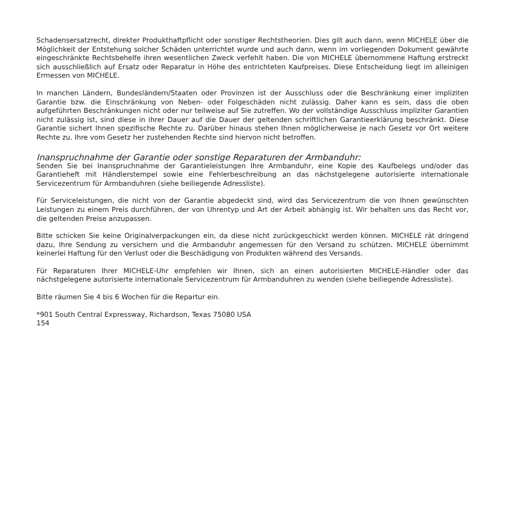Schadensersatzrecht, direkter Produkthaftpflicht oder sonstiger Rechtstheorien. Dies gilt auch dann, wenn MICHELE über die Möglichkeit der Entstehung solcher Schäden unterrichtet wurde und auch dann, wenn im vorliegenden Dokument gewährte eingeschränkte Rechtsbehelfe ihren wesentlichen Zweck verfehlt haben. Die von MICHELE übernommene Haftung erstreckt sich ausschließlich auf Ersatz oder Reparatur in Höhe des entrichteten Kaufpreises. Diese Entscheidung liegt im alleinigen Ermessen von MICHELE.
In manchen Ländern, Bundesländern/Staaten oder Provinzen ist der Ausschluss oder die Beschränkung einer impliziten Garantie bzw. die Einschränkung von Neben- oder Folgeschäden nicht zulässig. Daher kann es sein, dass die oben aufgeführten Beschränkungen nicht oder nur teilweise auf Sie zutreffen. Wo der vollständige Ausschluss impliziter Garantien nicht zulässig ist, sind diese in ihrer Dauer auf die Dauer der geltenden schriftlichen Garantieerklärung beschränkt. Diese Garantie sichert Ihnen spezifische Rechte zu. Darüber hinaus stehen Ihnen möglicherweise je nach Gesetz vor Ort weitere Rechte zu. Ihre vom Gesetz her zustehenden Rechte sind hiervon nicht betroffen.
Inanspruchnahme der Garantie oder sonstige Reparaturen der Armbanduhr:
Senden Sie bei Inanspruchnahme der Garantieleistungen Ihre Armbanduhr, eine Kopie des Kaufbelegs und/oder das Garantieheft mit Händlerstempel sowie eine Fehlerbeschreibung an das nächstgelegene autorisierte internationale Servicezentrum für Armbanduhren (siehe beiliegende Adressliste).
Für Serviceleistungen, die nicht von der Garantie abgedeckt sind, wird das Servicezentrum die von Ihnen gewünschten Leistungen zu einem Preis durchführen, der von Uhrentyp und Art der Arbeit abhängig ist. Wir behalten uns das Recht vor, die geltenden Preise anzupassen.
Bitte schicken Sie keine Originalverpackungen ein, da diese nicht zurückgeschickt werden können. MICHELE rät dringend dazu, Ihre Sendung zu versichern und die Armbanduhr angemessen für den Versand zu schützen. MICHELE übernimmt keinerlei Haftung für den Verlust oder die Beschädigung von Produkten während des Versands.
Für Reparaturen Ihrer MICHELE-Uhr empfehlen wir Ihnen, sich an einen autorisierten MICHELE-Händler oder das nächstgelegene autorisierte internationale Servicezentrum für Armbanduhren zu wenden (siehe beiliegende Adressliste).
Bitte räumen Sie 4 bis 6 Wochen für die Repartur ein.
*901 South Central Expressway, Richardson, Texas 75080 USA
154